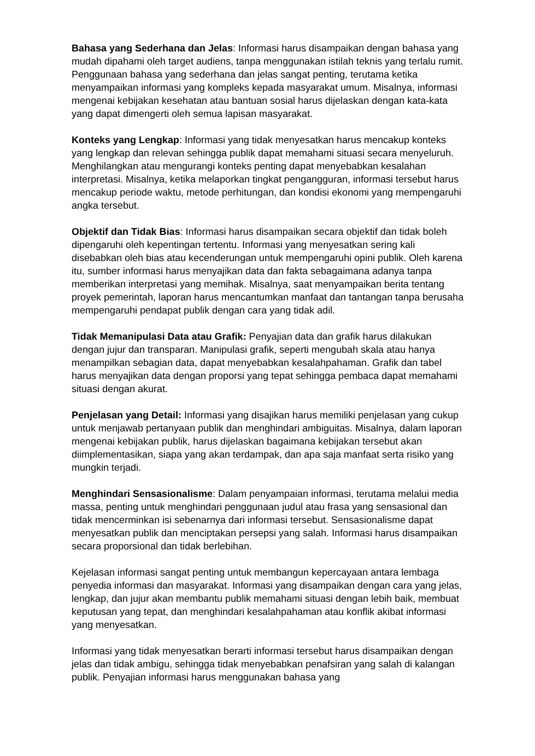Bahasa yang Sederhana dan Jelas: Informasi harus disampaikan dengan bahasa yang mudah dipahami oleh target audiens, tanpa menggunakan istilah teknis yang terlalu rumit. Penggunaan bahasa yang sederhana dan jelas sangat penting, terutama ketika menyampaikan informasi yang kompleks kepada masyarakat umum. Misalnya, informasi mengenai kebijakan kesehatan atau bantuan sosial harus dijelaskan dengan kata-kata yang dapat dimengerti oleh semua lapisan masyarakat.
Konteks yang Lengkap: Informasi yang tidak menyesatkan harus mencakup konteks yang lengkap dan relevan sehingga publik dapat memahami situasi secara menyeluruh. Menghilangkan atau mengurangi konteks penting dapat menyebabkan kesalahan interpretasi. Misalnya, ketika melaporkan tingkat pengangguran, informasi tersebut harus mencakup periode waktu, metode perhitungan, dan kondisi ekonomi yang mempengaruhi angka tersebut.
Objektif dan Tidak Bias: Informasi harus disampaikan secara objektif dan tidak boleh dipengaruhi oleh kepentingan tertentu. Informasi yang menyesatkan sering kali disebabkan oleh bias atau kecenderungan untuk mempengaruhi opini publik. Oleh karena itu, sumber informasi harus menyajikan data dan fakta sebagaimana adanya tanpa memberikan interpretasi yang memihak. Misalnya, saat menyampaikan berita tentang proyek pemerintah, laporan harus mencantumkan manfaat dan tantangan tanpa berusaha mempengaruhi pendapat publik dengan cara yang tidak adil.
Tidak Memanipulasi Data atau Grafik: Penyajian data dan grafik harus dilakukan dengan jujur dan transparan. Manipulasi grafik, seperti mengubah skala atau hanya menampilkan sebagian data, dapat menyebabkan kesalahpahaman. Grafik dan tabel harus menyajikan data dengan proporsi yang tepat sehingga pembaca dapat memahami situasi dengan akurat.
Penjelasan yang Detail: Informasi yang disajikan harus memiliki penjelasan yang cukup untuk menjawab pertanyaan publik dan menghindari ambiguitas. Misalnya, dalam laporan mengenai kebijakan publik, harus dijelaskan bagaimana kebijakan tersebut akan diimplementasikan, siapa yang akan terdampak, dan apa saja manfaat serta risiko yang mungkin terjadi.
Menghindari Sensasionalisme: Dalam penyampaian informasi, terutama melalui media massa, penting untuk menghindari penggunaan judul atau frasa yang sensasional dan tidak mencerminkan isi sebenarnya dari informasi tersebut. Sensasionalisme dapat menyesatkan publik dan menciptakan persepsi yang salah. Informasi harus disampaikan secara proporsional dan tidak berlebihan.
Kejelasan informasi sangat penting untuk membangun kepercayaan antara lembaga penyedia informasi dan masyarakat. Informasi yang disampaikan dengan cara yang jelas, lengkap, dan jujur akan membantu publik memahami situasi dengan lebih baik, membuat keputusan yang tepat, dan menghindari kesalahpahaman atau konflik akibat informasi yang menyesatkan.
Informasi yang tidak menyesatkan berarti informasi tersebut harus disampaikan dengan jelas dan tidak ambigu, sehingga tidak menyebabkan penafsiran yang salah di kalangan publik. Penyajian informasi harus menggunakan bahasa yang